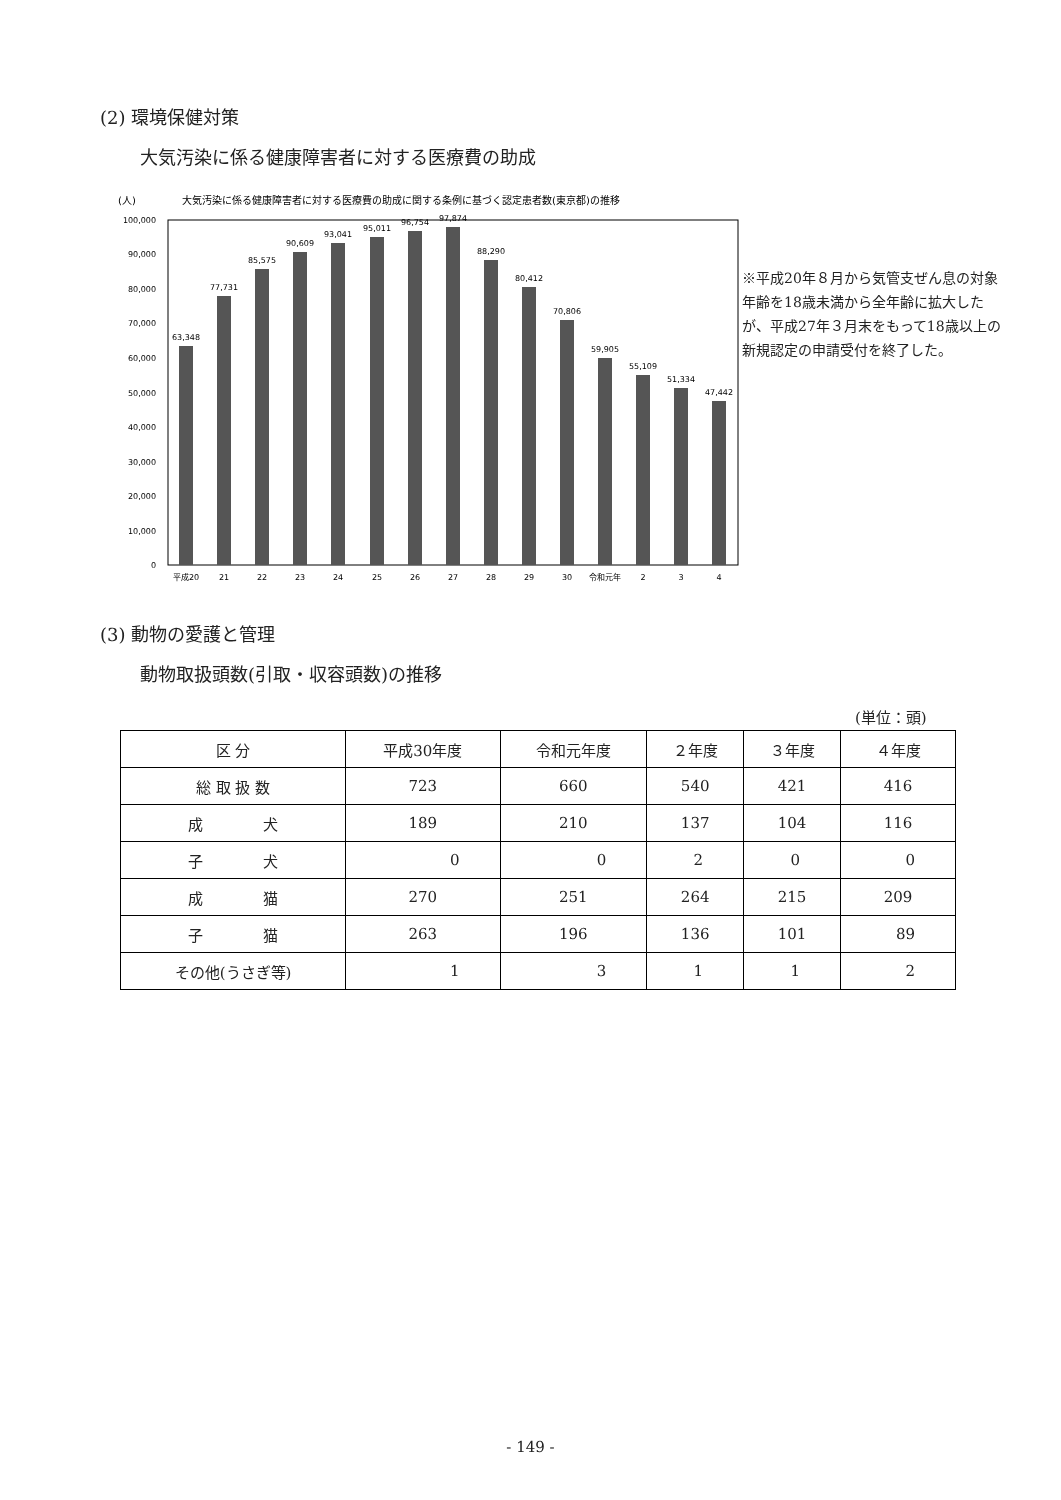(2) 環境保健対策
大気汚染に係る健康障害者に対する医療費の助成
(人)
大気汚染に係る健康障害者に対する医療費の助成に関する条例に基づく認定患者数(東京都)の推移
100,000
90,000
80,000
70,000
60,000
50,000
40,000
30,000
20,000
10,000
0
63,348
77,731
85,575
90,609
93,041
95,011
96,754
97,874
88,290
80,412
70,806
59,905
55,109
51,334
47,442
平成20
21
22
23
24
25
26
27
28
29
30
令和元年
2
3
4
※平成20年８月から気管支ぜん息の対象年齢を18歳未満から全年齢に拡大したが、平成27年３月末をもって18歳以上の新規認定の申請受付を終了した。
(3) 動物の愛護と管理
動物取扱頭数(引取・収容頭数)の推移
(単位：頭)
| 区 分 | 平成30年度 | 令和元年度 | ２年度 | ３年度 | ４年度 |
| --- | --- | --- | --- | --- | --- |
| 総 取 扱 数 | 723 | 660 | 540 | 421 | 416 |
| 成 犬 | 189 | 210 | 137 | 104 | 116 |
| 子 犬 | 0 | 0 | 2 | 0 | 0 |
| 成 猫 | 270 | 251 | 264 | 215 | 209 |
| 子 猫 | 263 | 196 | 136 | 101 | 89 |
| その他(うさぎ等) | 1 | 3 | 1 | 1 | 2 |
- 149 -